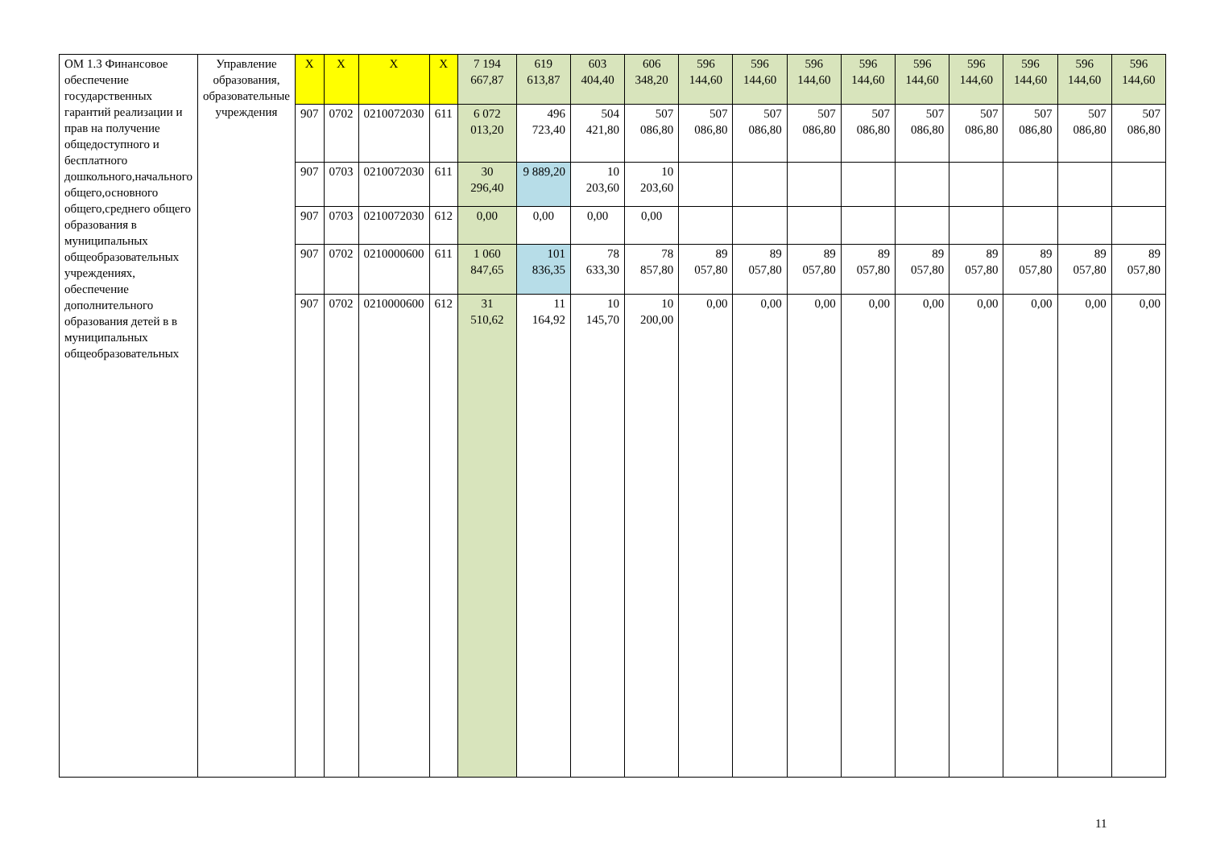| ОМ 1.3 Финансовое обеспечение государственных гарантий реализации и прав на получение общедоступного и бесплатного дошкольного,начального общего,основного общего,среднего общего образования в муниципальных общеобразовательных учреждениях, обеспечение дополнительного образования детей в в муниципальных общеобразовательных | Управление образования, образовательные учреждения | Х | Х | Х | Х | 7 194 667,87 | 619 613,87 | 603 404,40 | 606 348,20 | 596 144,60 | 596 144,60 | 596 144,60 | 596 144,60 | 596 144,60 | 596 144,60 | 596 144,60 | 596 144,60 | 596 144,60 |
| | | 907 | 0702 | 0210072030 | 611 | 6 072 013,20 | 496 723,40 | 504 421,80 | 507 086,80 | 507 086,80 | 507 086,80 | 507 086,80 | 507 086,80 | 507 086,80 | 507 086,80 | 507 086,80 | 507 086,80 | 507 086,80 |
| | | 907 | 0703 | 0210072030 | 611 | 30 296,40 | 9 889,20 | 10 203,60 | 10 203,60 | | | | | | | | | |
| | | 907 | 0703 | 0210072030 | 612 | 0,00 | 0,00 | 0,00 | 0,00 | | | | | | | | | |
| | | 907 | 0702 | 0210000600 | 611 | 1 060 847,65 | 101 836,35 | 78 633,30 | 78 857,80 | 89 057,80 | 89 057,80 | 89 057,80 | 89 057,80 | 89 057,80 | 89 057,80 | 89 057,80 | 89 057,80 | 89 057,80 |
| | | 907 | 0702 | 0210000600 | 612 | 31 510,62 | 11 164,92 | 10 145,70 | 10 200,00 | 0,00 | 0,00 | 0,00 | 0,00 | 0,00 | 0,00 | 0,00 | 0,00 | 0,00 |
11